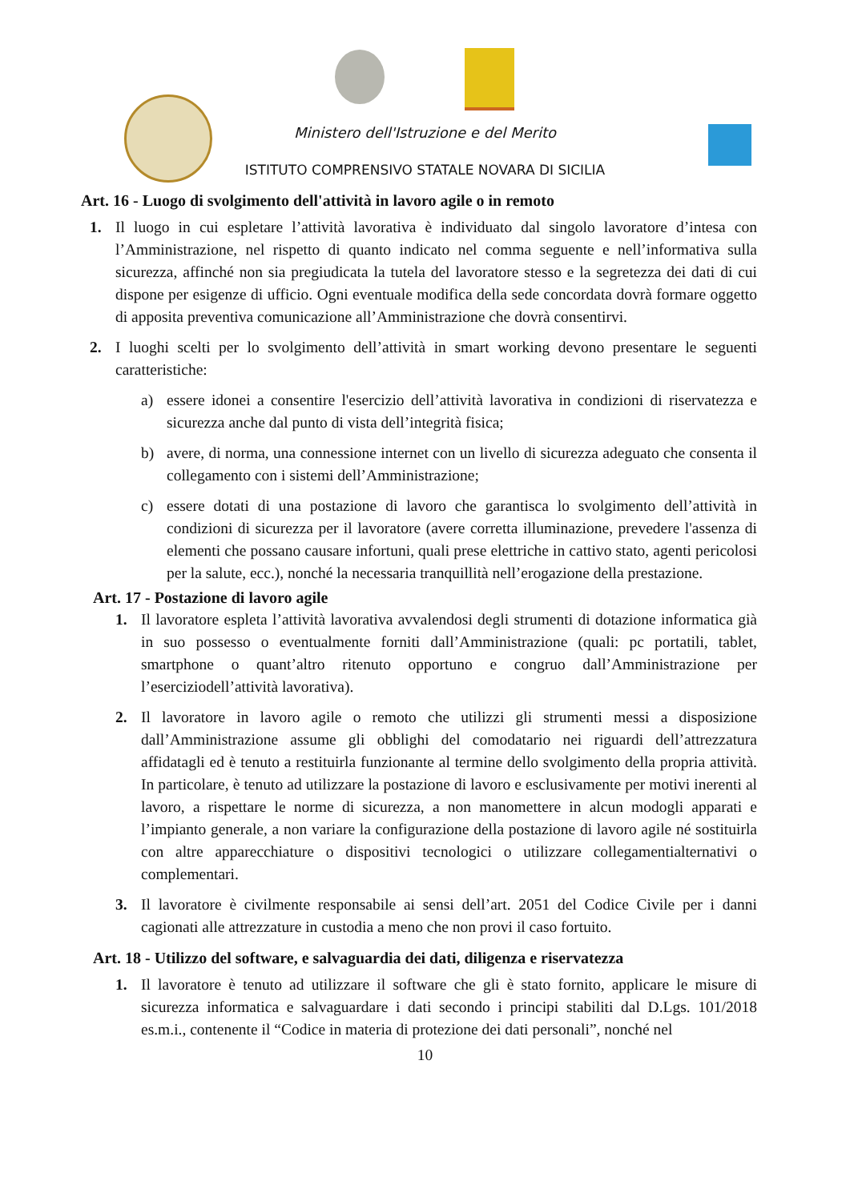Ministero dell'Istruzione e del Merito
ISTITUTO COMPRENSIVO STATALE NOVARA DI SICILIA
Art. 16 - Luogo di svolgimento dell'attività in lavoro agile o in remoto
1. Il luogo in cui espletare l’attività lavorativa è individuato dal singolo lavoratore d’intesa con l’Amministrazione, nel rispetto di quanto indicato nel comma seguente e nell’informativa sulla sicurezza, affinché non sia pregiudicata la tutela del lavoratore stesso e la segretezza dei dati di cui dispone per esigenze di ufficio. Ogni eventuale modifica della sede concordata dovrà formare oggetto di apposita preventiva comunicazione all’Amministrazione che dovrà consentirvi.
2. I luoghi scelti per lo svolgimento dell’attività in smart working devono presentare le seguenti caratteristiche:
a) essere idonei a consentire l'esercizio dell’attività lavorativa in condizioni di riservatezza e sicurezza anche dal punto di vista dell’integrità fisica;
b) avere, di norma, una connessione internet con un livello di sicurezza adeguato che consenta il collegamento con i sistemi dell’Amministrazione;
c) essere dotati di una postazione di lavoro che garantisca lo svolgimento dell’attività in condizioni di sicurezza per il lavoratore (avere corretta illuminazione, prevedere l'assenza di elementi che possano causare infortuni, quali prese elettriche in cattivo stato, agenti pericolosi per la salute, ecc.), nonché la necessaria tranquillità nell’erogazione della prestazione.
Art. 17 - Postazione di lavoro agile
1. Il lavoratore espleta l’attività lavorativa avvalendosi degli strumenti di dotazione informatica già in suo possesso o eventualmente forniti dall’Amministrazione (quali: pc portatili, tablet, smartphone o quant’altro ritenuto opportuno e congruo dall’Amministrazione per l’eserciziodell’attività lavorativa).
2. Il lavoratore in lavoro agile o remoto che utilizzi gli strumenti messi a disposizione dall’Amministrazione assume gli obblighi del comodatario nei riguardi dell’attrezzatura affidatagli ed è tenuto a restituirla funzionante al termine dello svolgimento della propria attività. In particolare, è tenuto ad utilizzare la postazione di lavoro e esclusivamente per motivi inerenti al lavoro, a rispettare le norme di sicurezza, a non manomettere in alcun modogli apparati e l’impianto generale, a non variare la configurazione della postazione di lavoro agile né sostituirla con altre apparecchiature o dispositivi tecnologici o utilizzare collegamentialternativi o complementari.
3. Il lavoratore è civilmente responsabile ai sensi dell’art. 2051 del Codice Civile per i danni cagionati alle attrezzature in custodia a meno che non provi il caso fortuito.
Art. 18 - Utilizzo del software, e salvaguardia dei dati, diligenza e riservatezza
1. Il lavoratore è tenuto ad utilizzare il software che gli è stato fornito, applicare le misure di sicurezza informatica e salvaguardare i dati secondo i principi stabiliti dal D.Lgs. 101/2018 es.m.i., contenente il “Codice in materia di protezione dei dati personali”, nonché nel
10